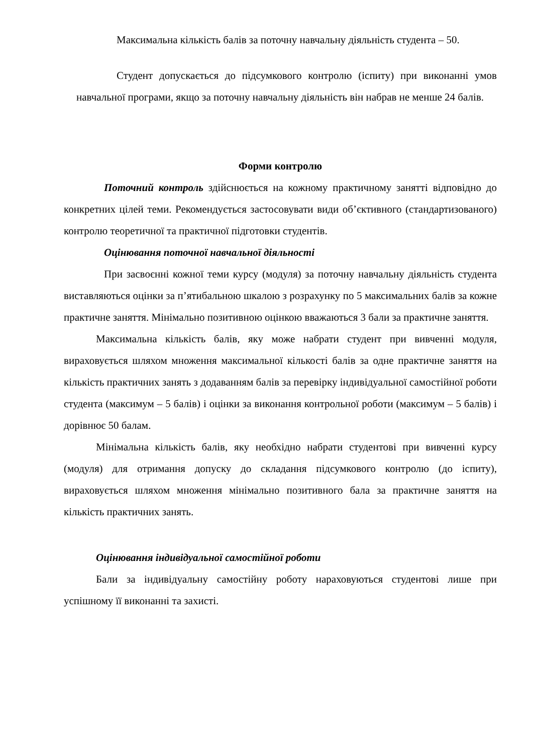Максимальна кількість балів за поточну навчальну діяльність студента – 50.
Студент допускається до підсумкового контролю (іспиту) при виконанні умов навчальної програми, якщо за поточну навчальну діяльність він набрав не менше 24 балів.
Форми контролю
Поточний контроль здійснюється на кожному практичному занятті відповідно до конкретних цілей теми. Рекомендується застосовувати види об’єктивного (стандартизованого) контролю теоретичної та практичної підготовки студентів.
Оцінювання поточної навчальної діяльності
При засвоєнні кожної теми курсу (модуля) за поточну навчальну діяльність студента виставляються оцінки за п’ятибальною шкалою з розрахунку по 5 максимальних балів за кожне практичне заняття. Мінімально позитивною оцінкою вважаються 3 бали за практичне заняття.
Максимальна кількість балів, яку може набрати студент при вивченні модуля, вираховується шляхом множення максимальної кількості балів за одне практичне заняття на кількість практичних занять з додаванням балів за перевірку індивідуальної самостійної роботи студента (максимум – 5 балів) і оцінки за виконання контрольної роботи (максимум – 5 балів) і дорівнює 50 балам.
Мінімальна кількість балів, яку необхідно набрати студентові при вивченні курсу (модуля) для отримання допуску до складання підсумкового контролю (до іспиту), вираховується шляхом множення мінімально позитивного бала за практичне заняття на кількість практичних занять.
Оцінювання індивідуальної самостійної роботи
Бали за індивідуальну самостійну роботу нараховуються студентові лише при успішному її виконанні та захисті.